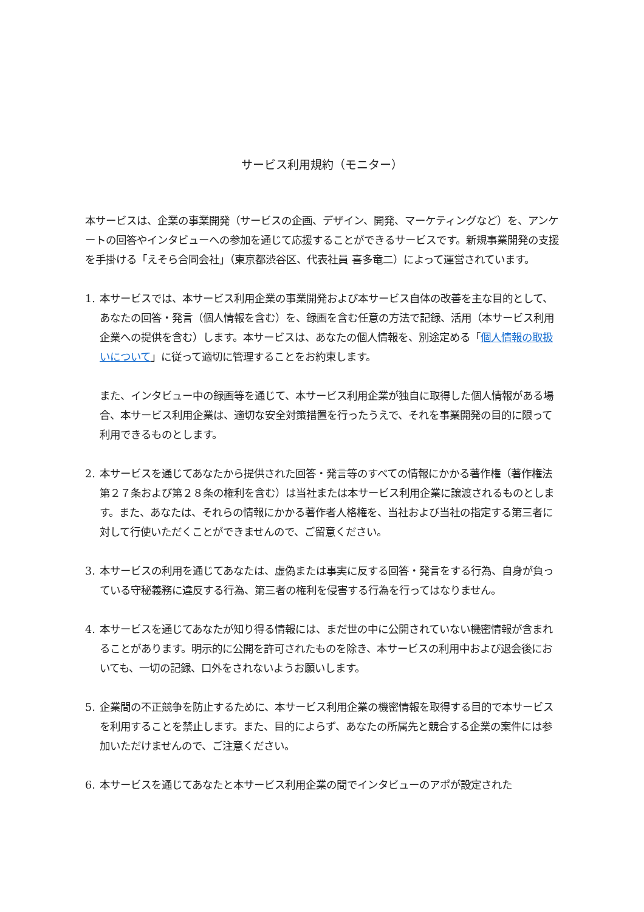サービス利用規約（モニター）
本サービスは、企業の事業開発（サービスの企画、デザイン、開発、マーケティングなど）を、アンケートの回答やインタビューへの参加を通じて応援することができるサービスです。新規事業開発の支援を手掛ける「えそら合同会社」（東京都渋谷区、代表社員 喜多竜二）によって運営されています。
1. 本サービスでは、本サービス利用企業の事業開発および本サービス自体の改善を主な目的として、あなたの回答・発言（個人情報を含む）を、録画を含む任意の方法で記録、活用（本サービス利用企業への提供を含む）します。本サービスは、あなたの個人情報を、別途定める「個人情報の取扱いについて」に従って適切に管理することをお約束します。
また、インタビュー中の録画等を通じて、本サービス利用企業が独自に取得した個人情報がある場合、本サービス利用企業は、適切な安全対策措置を行ったうえで、それを事業開発の目的に限って利用できるものとします。
2. 本サービスを通じてあなたから提供された回答・発言等のすべての情報にかかる著作権（著作権法第２７条および第２８条の権利を含む）は当社または本サービス利用企業に譲渡されるものとします。また、あなたは、それらの情報にかかる著作者人格権を、当社および当社の指定する第三者に対して行使いただくことができませんので、ご留意ください。
3. 本サービスの利用を通じてあなたは、虚偽または事実に反する回答・発言をする行為、自身が負っている守秘義務に違反する行為、第三者の権利を侵害する行為を行ってはなりません。
4. 本サービスを通じてあなたが知り得る情報には、まだ世の中に公開されていない機密情報が含まれることがあります。明示的に公開を許可されたものを除き、本サービスの利用中および退会後においても、一切の記録、口外をされないようお願いします。
5. 企業間の不正競争を防止するために、本サービス利用企業の機密情報を取得する目的で本サービスを利用することを禁止します。また、目的によらず、あなたの所属先と競合する企業の案件には参加いただけませんので、ご注意ください。
6. 本サービスを通じてあなたと本サービス利用企業の間でインタビューのアポが設定された